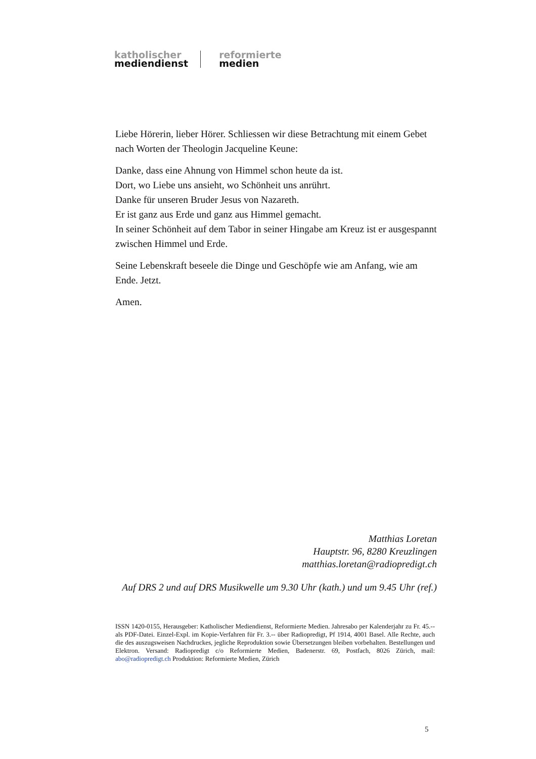katholischer
mediendienst
reformierte
medien
Liebe Hörerin, lieber Hörer. Schliessen wir diese Betrachtung mit einem Gebet nach Worten der Theologin Jacqueline Keune:
Danke, dass eine Ahnung von Himmel schon heute da ist.
Dort, wo Liebe uns ansieht, wo Schönheit uns anrührt.
Danke für unseren Bruder Jesus von Nazareth.
Er ist ganz aus Erde und ganz aus Himmel gemacht.
In seiner Schönheit auf dem Tabor in seiner Hingabe am Kreuz ist er ausgespannt zwischen Himmel und Erde.
Seine Lebenskraft beseele die Dinge und Geschöpfe wie am Anfang, wie am Ende. Jetzt.
Amen.
Matthias Loretan
Hauptstr. 96, 8280 Kreuzlingen
matthias.loretan@radiopredigt.ch
Auf DRS 2 und auf DRS Musikwelle um 9.30 Uhr (kath.) und um 9.45 Uhr (ref.)
ISSN 1420-0155, Herausgeber: Katholischer Mediendienst, Reformierte Medien. Jahresabo per Kalenderjahr zu Fr. 45.-- als PDF-Datei. Einzel-Expl. im Kopie-Verfahren für Fr. 3.-- über Radiopredigt, Pf 1914, 4001 Basel. Alle Rechte, auch die des auszugsweisen Nachdruckes, jegliche Reproduktion sowie Übersetzungen bleiben vorbehalten. Bestellungen und Elektron. Versand: Radiopredigt c/o Reformierte Medien, Badenerstr. 69, Postfach, 8026 Zürich, mail: abo@radiopredigt.ch Produktion: Reformierte Medien, Zürich
5